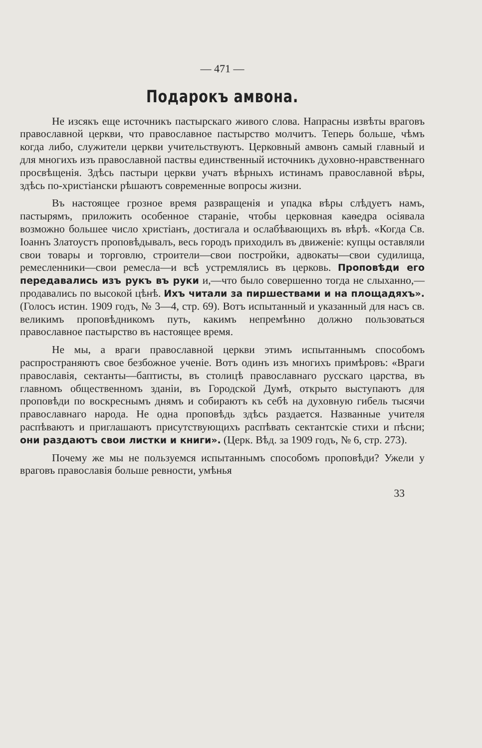— 471 —
Подарокъ амвона.
Не изсякъ еще источникъ пастырскаго живого слова. Напрасны извѣты враговъ православной церкви, что православное пастырство молчитъ. Теперь больше, чѣмъ когда либо, служители церкви учительствуютъ. Церковный амвонъ самый главный и для многихъ изъ православной паствы единственный источникъ духовно-нравственнаго просвѣщенія. Здѣсь пастыри церкви учатъ вѣрныхъ истинамъ православной вѣры, здѣсь по-христіански рѣшаютъ современные вопросы жизни.
Въ настоящее грозное время развращенія и упадка вѣры слѣдуетъ намъ, пастырямъ, приложить особенное стараніе, чтобы церковная каѳедра осіявала возможно большее число христіанъ, достигала и ослабѣвающихъ въ вѣрѣ. «Когда Св. Іоаннъ Златоустъ проповѣдывалъ, весь городъ приходилъ въ движеніе: купцы оставляли свои товары и торговлю, строители—свои постройки, адвокаты—свои судилища, ремесленники—свои ремесла—и всѣ устремлялись въ церковь. Проповѣди его передавались изъ рукъ въ руки и,—что было совершенно тогда не слыханно,—продавались по высокой цѣнѣ. Ихъ читали за пиршествами и на площадяхъ». (Голосъ истин. 1909 годъ, № 3—4, стр. 69). Вотъ испытанный и указанный для насъ св. великимъ проповѣдникомъ путь, какимъ непремѣнно должно пользоваться православное пастырство въ настоящее время.
Не мы, а враги православной церкви этимъ испытаннымъ способомъ распространяютъ свое безбожное ученіе. Вотъ одинъ изъ многихъ примѣровъ: «Враги православія, сектанты—баптисты, въ столицѣ православнаго русскаго царства, въ главномъ общественномъ зданіи, въ Городской Думѣ, открыто выступаютъ для проповѣди по воскреснымъ днямъ и собираютъ къ себѣ на духовную гибель тысячи православнаго народа. Не одна проповѣдь здѣсь раздается. Названные учителя распѣваютъ и приглашаютъ присутствующихъ распѣвать сектантскіе стихи и пѣсни; они раздаютъ свои листки и книги». (Церк. Вѣд. за 1909 годъ, № 6, стр. 273).
Почему же мы не пользуемся испытаннымъ способомъ проповѣди? Ужели у враговъ православія больше ревности, умѣнья
33